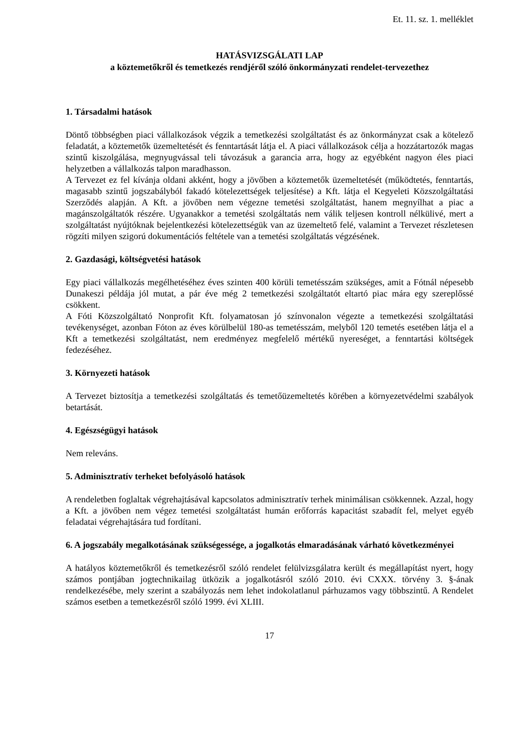Et. 11. sz. 1. melléklet
HATÁSVIZSGÁLATI LAP
a köztemetőkről és temetkezés rendjéről szóló önkormányzati rendelet-tervezethez
1. Társadalmi hatások
Döntő többségben piaci vállalkozások végzik a temetkezési szolgáltatást és az önkormányzat csak a kötelező feladatát, a köztemetők üzemeltetését és fenntartását látja el. A piaci vállalkozások célja a hozzátartozók magas szintű kiszolgálása, megnyugvással teli távozásuk a garancia arra, hogy az egyébként nagyon éles piaci helyzetben a vállalkozás talpon maradhasson.
A Tervezet ez fel kívánja oldani akként, hogy a jövőben a köztemetők üzemeltetését (működtetés, fenntartás, magasabb szintű jogszabályból fakadó kötelezettségek teljesítése) a Kft. látja el Kegyeleti Közszolgáltatási Szerződés alapján. A Kft. a jövőben nem végezne temetési szolgáltatást, hanem megnyílhat a piac a magánszolgáltatók részére. Ugyanakkor a temetési szolgáltatás nem válik teljesen kontroll nélkülivé, mert a szolgáltatást nyújtóknak bejelentkezési kötelezettségük van az üzemeltető felé, valamint a Tervezet részletesen rögzíti milyen szigorú dokumentációs feltétele van a temetési szolgáltatás végzésének.
2. Gazdasági, költségvetési hatások
Egy piaci vállalkozás megélhetéséhez éves szinten 400 körüli temetésszám szükséges, amit a Fótnál népesebb Dunakeszi példája jól mutat, a pár éve még 2 temetkezési szolgáltatót eltartó piac mára egy szereplőssé csökkent.
A Fóti Közszolgáltató Nonprofit Kft. folyamatosan jó színvonalon végezte a temetkezési szolgáltatási tevékenységet, azonban Fóton az éves körülbelül 180-as temetésszám, melyből 120 temetés esetében látja el a Kft a temetkezési szolgáltatást, nem eredményez megfelelő mértékű nyereséget, a fenntartási költségek fedezéséhez.
3. Környezeti hatások
A Tervezet biztosítja a temetkezési szolgáltatás és temetőüzemeltetés körében a környezetvédelmi szabályok betartását.
4. Egészségügyi hatások
Nem releváns.
5. Adminisztratív terheket befolyásoló hatások
A rendeletben foglaltak végrehajtásával kapcsolatos adminisztratív terhek minimálisan csökkennek. Azzal, hogy a Kft. a jövőben nem végez temetési szolgáltatást humán erőforrás kapacitást szabadít fel, melyet egyéb feladatai végrehajtására tud fordítani.
6. A jogszabály megalkotásának szükségessége, a jogalkotás elmaradásának várható következményei
A hatályos köztemetőkről és temetkezésről szóló rendelet felülvizsgálatra került és megállapítást nyert, hogy számos pontjában jogtechnikailag ütközik a jogalkotásról szóló 2010. évi CXXX. törvény 3. §-ának rendelkezésébe, mely szerint a szabályozás nem lehet indokolatlanul párhuzamos vagy többszintű. A Rendelet számos esetben a temetkezésről szóló 1999. évi XLIII.
17